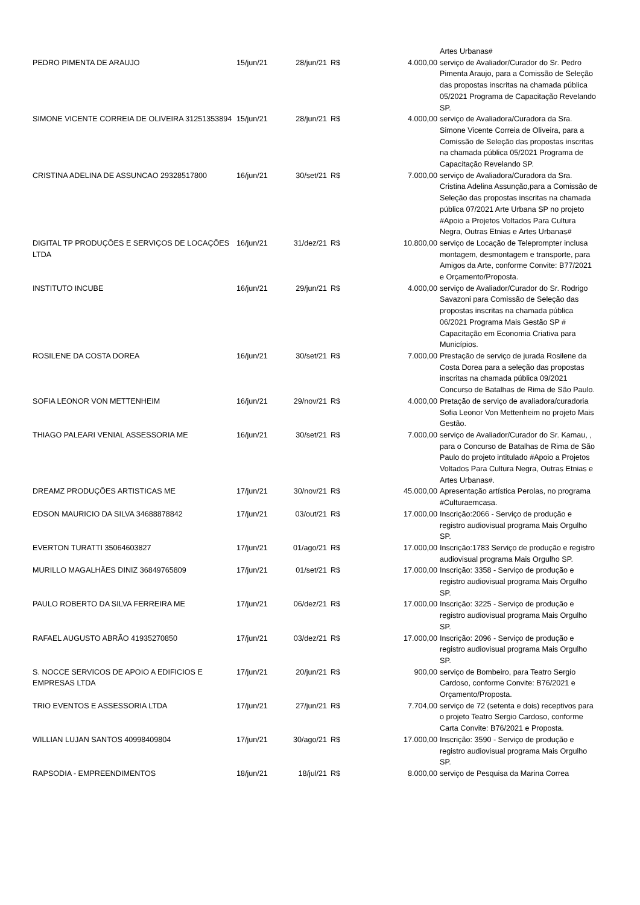| | | | | | Artes Urbanas# |
| PEDRO PIMENTA DE ARAUJO | 15/jun/21 | 28/jun/21 | R$ | 4.000,00 | serviço de Avaliador/Curador do Sr. Pedro Pimenta Araujo, para a Comissão de Seleção das propostas inscritas na chamada pública 05/2021 Programa de Capacitação Revelando SP. |
| SIMONE VICENTE CORREIA DE OLIVEIRA 31251353894 | 15/jun/21 | 28/jun/21 | R$ | 4.000,00 | serviço de Avaliadora/Curadora da Sra. Simone Vicente Correia de Oliveira, para a Comissão de Seleção das propostas inscritas na chamada pública 05/2021 Programa de Capacitação Revelando SP. |
| CRISTINA ADELINA DE ASSUNCAO 29328517800 | 16/jun/21 | 30/set/21 | R$ | 7.000,00 | serviço de Avaliadora/Curadora da Sra. Cristina Adelina Assunção,para a Comissão de Seleção das propostas inscritas na chamada pública 07/2021 Arte Urbana SP no projeto #Apoio a Projetos Voltados Para Cultura Negra, Outras Etnias e Artes Urbanas# |
| DIGITAL TP PRODUÇÕES E SERVIÇOS DE LOCAÇÕES LTDA | 16/jun/21 | 31/dez/21 | R$ | 10.800,00 | serviço de Locação de Teleprompter inclusa montagem, desmontagem e transporte, para Amigos da Arte, conforme Convite: B77/2021 e Orçamento/Proposta. |
| INSTITUTO INCUBE | 16/jun/21 | 29/jun/21 | R$ | 4.000,00 | serviço de Avaliador/Curador do Sr. Rodrigo Savazoni para Comissão de Seleção das propostas inscritas na chamada pública 06/2021 Programa Mais Gestão SP # Capacitação em Economia Criativa para Municípios. |
| ROSILENE DA COSTA DOREA | 16/jun/21 | 30/set/21 | R$ | 7.000,00 | Prestação de serviço de jurada Rosilene da Costa Dorea para a seleção das propostas inscritas na chamada pública 09/2021 Concurso de Batalhas de Rima de São Paulo. |
| SOFIA LEONOR VON METTENHEIM | 16/jun/21 | 29/nov/21 | R$ | 4.000,00 | Pretação de serviço de avaliadora/curadoria Sofia Leonor Von Mettenheim no projeto Mais Gestão. |
| THIAGO PALEARI VENIAL ASSESSORIA ME | 16/jun/21 | 30/set/21 | R$ | 7.000,00 | serviço de Avaliador/Curador do Sr. Kamau, , para o Concurso de Batalhas de Rima de São Paulo do projeto intitulado #Apoio a Projetos Voltados Para Cultura Negra, Outras Etnias e Artes Urbanas#. |
| DREAMZ PRODUÇÕES ARTISTICAS ME | 17/jun/21 | 30/nov/21 | R$ | 45.000,00 | Apresentação artística Perolas, no programa #Culturaemcasa. |
| EDSON MAURICIO DA SILVA 34688878842 | 17/jun/21 | 03/out/21 | R$ | 17.000,00 | Inscrição:2066 - Serviço de produção e registro audiovisual programa Mais Orgulho SP. |
| EVERTON TURATTI 35064603827 | 17/jun/21 | 01/ago/21 | R$ | 17.000,00 | Inscrição:1783 Serviço de produção e registro audiovisual programa Mais Orgulho SP. |
| MURILLO MAGALHÃES DINIZ 36849765809 | 17/jun/21 | 01/set/21 | R$ | 17.000,00 | Inscrição: 3358 - Serviço de produção e registro audiovisual programa Mais Orgulho SP. |
| PAULO ROBERTO DA SILVA FERREIRA ME | 17/jun/21 | 06/dez/21 | R$ | 17.000,00 | Inscrição: 3225 - Serviço de produção e registro audiovisual programa Mais Orgulho SP. |
| RAFAEL AUGUSTO ABRÃO 41935270850 | 17/jun/21 | 03/dez/21 | R$ | 17.000,00 | Inscrição: 2096 - Serviço de produção e registro audiovisual programa Mais Orgulho SP. |
| S. NOCCE SERVICOS DE APOIO A EDIFICIOS E EMPRESAS LTDA | 17/jun/21 | 20/jun/21 | R$ | 900,00 | serviço de Bombeiro, para Teatro Sergio Cardoso, conforme Convite: B76/2021 e Orçamento/Proposta. |
| TRIO EVENTOS E ASSESSORIA LTDA | 17/jun/21 | 27/jun/21 | R$ | 7.704,00 | serviço de 72 (setenta e dois) receptivos para o projeto Teatro Sergio Cardoso, conforme Carta Convite: B76/2021 e Proposta. |
| WILLIAN LUJAN SANTOS 40998409804 | 17/jun/21 | 30/ago/21 | R$ | 17.000,00 | Inscrição: 3590 - Serviço de produção e registro audiovisual programa Mais Orgulho SP. |
| RAPSODIA - EMPREENDIMENTOS | 18/jun/21 | 18/jul/21 | R$ | 8.000,00 | serviço de Pesquisa da Marina Correa |